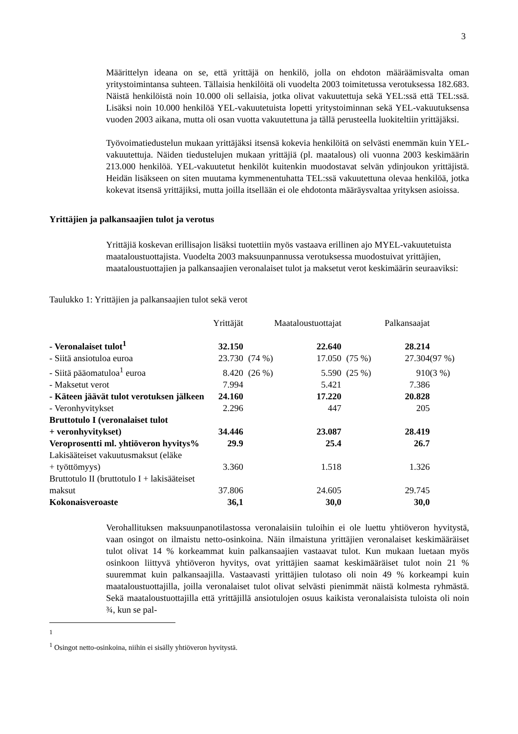3
Määrittelyn ideana on se, että yrittäjä on henkilö, jolla on ehdoton määräämisvalta oman yritystoimintansa suhteen. Tällaisia henkilöitä oli vuodelta 2003 toimitetussa verotuksessa 182.683. Näistä henkilöistä noin 10.000 oli sellaisia, jotka olivat vakuutettuja sekä YEL:ssä että TEL:ssä. Lisäksi noin 10.000 henkilöä YEL-vakuutetuista lopetti yritystoiminnan sekä YEL-vakuutuksensa vuoden 2003 aikana, mutta oli osan vuotta vakuutettuna ja tällä perusteella luokiteltiin yrittäjäksi.
Työvoimatiedustelun mukaan yrittäjäksi itsensä kokevia henkilöitä on selvästi enemmän kuin YEL-vakuutettuja. Näiden tiedustelujen mukaan yrittäjiä (pl. maatalous) oli vuonna 2003 keskimäärin 213.000 henkilöä. YEL-vakuutetut henkilöt kuitenkin muodostavat selvän ydinjoukon yrittäjistä. Heidän lisäkseen on siten muutama kymmenentuhatta TEL:ssä vakuutettuna olevaa henkilöä, jotka kokevat itsensä yrittäjiksi, mutta joilla itsellään ei ole ehdotonta määräysvaltaa yrityksen asioissa.
Yrittäjien ja palkansaajien tulot ja verotus
Yrittäjiä koskevan erillisajon lisäksi tuotettiin myös vastaava erillinen ajo MYEL-vakuutetuista maataloustuottajista. Vuodelta 2003 maksuunpannussa verotuksessa muodostuivat yrittäjien, maataloustuottajien ja palkansaajien veronalaiset tulot ja maksetut verot keskimäärin seuraaviksi:
Taulukko 1: Yrittäjien ja palkansaajien tulot sekä verot
| | Yrittäjät | | Maataloustuottajat | | Palkansaajat | |
| --- | --- | --- | --- | --- | --- | --- |
| - Veronalaiset tulot<sup>1</sup> | 32.150 | | 22.640 | | 28.214 | |
| - Siitä ansiotuloa euroa | 23.730 | (74 %) | 17.050 | (75 %) | 27.304 | (97 %) |
| - Siitä pääomatuloa<sup>1</sup> euroa | 8.420 | (26 %) | 5.590 | (25 %) | 910 | (3 %) |
| - Maksetut verot | 7.994 | | 5.421 | | 7.386 | |
| - Käteen jäävät tulot verotuksen jälkeen | 24.160 | | 17.220 | | 20.828 | |
| - Veronhyvitykset | 2.296 | | 447 | | 205 | |
| Bruttotulo I (veronalaiset tulot + veronhyvitykset) | 34.446 | | 23.087 | | 28.419 | |
| Veroprosentti ml. yhtiöveron hyvitys% | 29.9 | | 25.4 | | 26.7 | |
| Lakisääteiset vakuutusmaksut (eläke + työttömyys) | 3.360 | | 1.518 | | 1.326 | |
| Bruttotulo II (bruttotulo I + lakisääteiset maksut | 37.806 | | 24.605 | | 29.745 | |
| Kokonaisveroaste | 36,1 | | 30,0 | | 30,0 | |
Verohallituksen maksuunpanotilastossa veronalaisiin tuloihin ei ole luettu yhtiöveron hyvitystä, vaan osingot on ilmaistu netto-osinkoina. Näin ilmaistuna yrittäjien veronalaiset keskimääräiset tulot olivat 14 % korkeammat kuin palkansaajien vastaavat tulot. Kun mukaan luetaan myös osinkoon liittyvä yhtiöveron hyvitys, ovat yrittäjien saamat keskimääräiset tulot noin 21 % suuremmat kuin palkansaajilla. Vastaavasti yrittäjien tulotaso oli noin 49 % korkeampi kuin maataloustuottajilla, joilla veronalaiset tulot olivat selvästi pienimmät näistä kolmesta ryhmästä. Sekä maataloustuottajilla että yrittäjillä ansiotulojen osuus kaikista veronalaisista tuloista oli noin ¾, kun se pal-
1
<sup>1</sup> Osingot netto-osinkoina, niihin ei sisälly yhtiöveron hyvitystä.